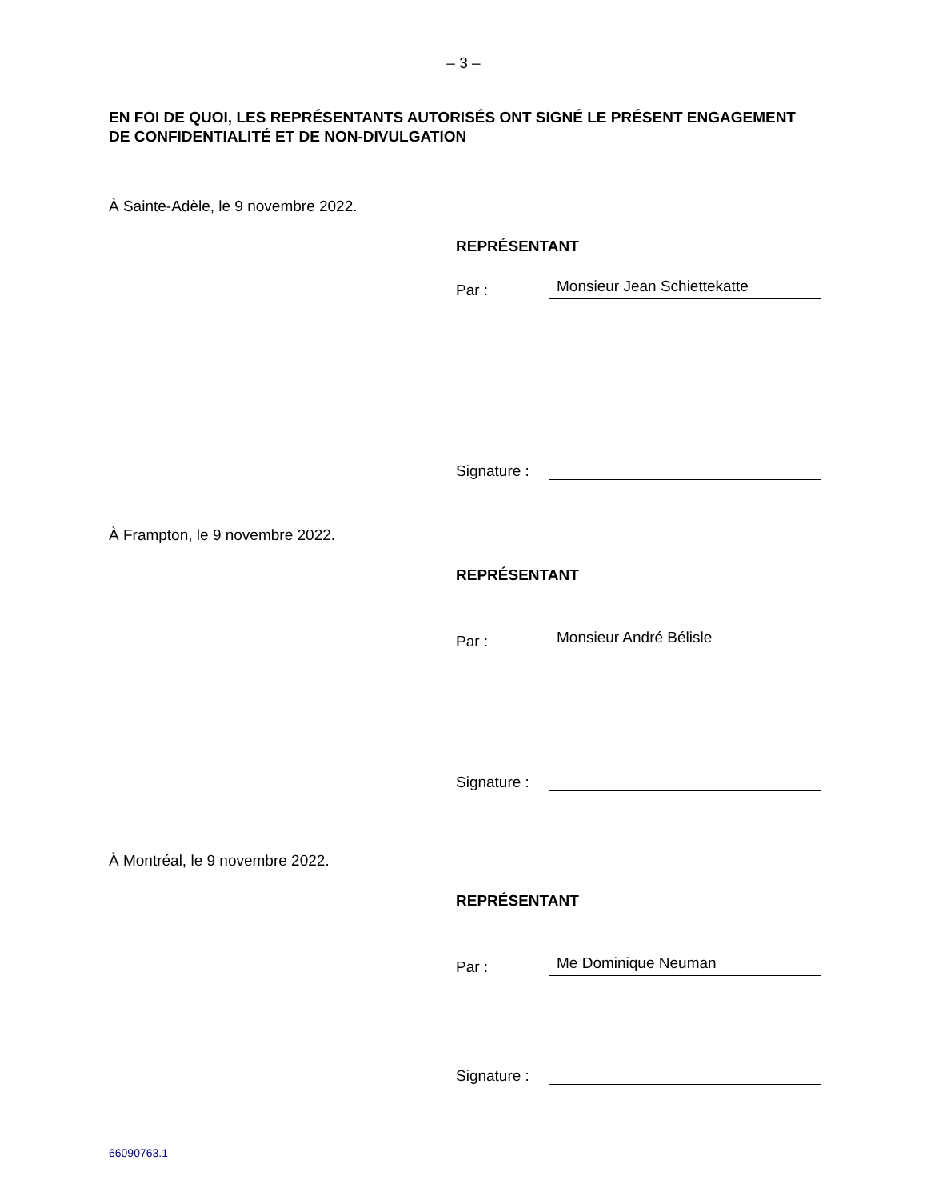– 3 –
EN FOI DE QUOI, LES REPRÉSENTANTS AUTORISÉS ONT SIGNÉ LE PRÉSENT ENGAGEMENT DE CONFIDENTIALITÉ ET DE NON-DIVULGATION
À Sainte-Adèle, le 9 novembre 2022.
REPRÉSENTANT
Par : Monsieur Jean Schiettekatte
Signature :
À Frampton, le 9 novembre 2022.
REPRÉSENTANT
Par : Monsieur André Bélisle
Signature :
À Montréal, le 9 novembre 2022.
REPRÉSENTANT
Par : Me Dominique Neuman
Signature :
66090763.1